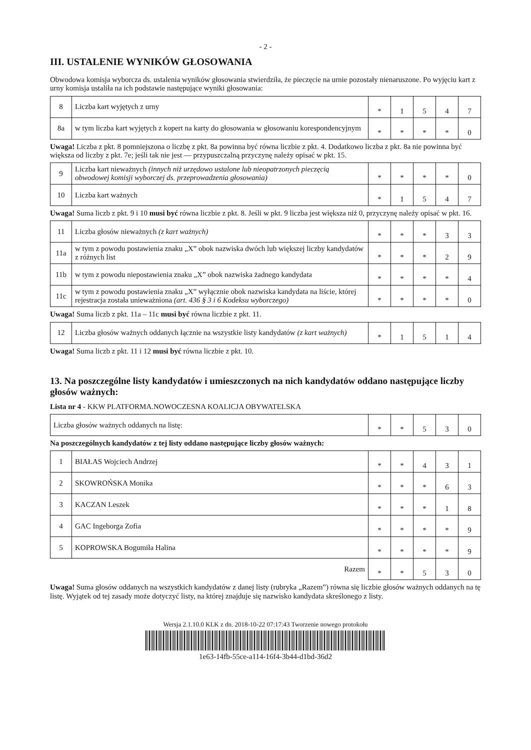- 2 -
III. USTALENIE WYNIKÓW GŁOSOWANIA
Obwodowa komisja wyborcza ds. ustalenia wyników głosowania stwierdziła, że pieczęcie na urnie pozostały nienaruszone. Po wyjęciu kart z urny komisja ustaliła na ich podstawie następujące wyniki głosowania:
| 8 | Liczba kart wyjętych z urny | * | 1 | 5 | 4 | 7 |
| 8a | w tym liczba kart wyjętych z kopert na karty do głosowania w głosowaniu korespondencyjnym | * | * | * | * | 0 |
Uwaga! Liczba z pkt. 8 pomniejszona o liczbę z pkt. 8a powinna być równa liczbie z pkt. 4. Dodatkowo liczba z pkt. 8a nie powinna być większa od liczby z pkt. 7e; jeśli tak nie jest — przypuszczalną przyczynę należy opisać w pkt. 15.
| 9 | Liczba kart nieważnych (innych niż urzędowo ustalone lub nieopatrzonych pieczęcią obwodowej komisji wyborczej ds. przeprowadzenia głosowania) | * | * | * | * | 0 |
| 10 | Liczba kart ważnych | * | 1 | 5 | 4 | 7 |
Uwaga! Suma liczb z pkt. 9 i 10 musi być równa liczbie z pkt. 8. Jeśli w pkt. 9 liczba jest większa niż 0, przyczynę należy opisać w pkt. 16.
| 11 | Liczba głosów nieważnych (z kart ważnych) | * | * | * | 3 | 3 |
| 11a | w tym z powodu postawienia znaku „X” obok nazwiska dwóch lub większej liczby kandydatów z różnych list | * | * | * | 2 | 9 |
| 11b | w tym z powodu niepostawienia znaku „X” obok nazwiska żadnego kandydata | * | * | * | * | 4 |
| 11c | w tym z powodu postawienia znaku „X” wyłącznie obok nazwiska kandydata na liście, której rejestracja została unieważniona (art. 436 § 3 i 6 Kodeksu wyborczego) | * | * | * | * | 0 |
Uwaga! Suma liczb z pkt. 11a – 11c musi być równa liczbie z pkt. 11.
| 12 | Liczba głosów ważnych oddanych łącznie na wszystkie listy kandydatów (z kart ważnych) | * | 1 | 5 | 1 | 4 |
Uwaga! Suma liczb z pkt. 11 i 12 musi być równa liczbie z pkt. 10.
13. Na poszczególne listy kandydatów i umieszczonych na nich kandydatów oddano następujące liczby głosów ważnych:
Lista nr 4 - KKW PLATFORMA.NOWOCZESNA KOALICJA OBYWATELSKA
| Liczba głosów ważnych oddanych na listę: | * | * | 5 | 3 | 0 |
Na poszczególnych kandydatów z tej listy oddano następujące liczby głosów ważnych:
| 1 | BIAŁAS Wojciech Andrzej | * | * | 4 | 3 | 1 |
| 2 | SKOWROŃSKA Monika | * | * | * | 6 | 3 |
| 3 | KACZAN Leszek | * | * | * | 1 | 8 |
| 4 | GAC Ingeborga Zofia | * | * | * | * | 9 |
| 5 | KOPROWSKA Bogumiła Halina | * | * | * | * | 9 |
| Razem | | * | * | 5 | 3 | 0 |
Uwaga! Suma głosów oddanych na wszystkich kandydatów z danej listy (rubryka „Razem”) równa się liczbie głosów ważnych oddanych na tę listę. Wyjątek od tej zasady może dotyczyć listy, na której znajduje się nazwisko kandydata skreślonego z listy.
Wersja 2.1.10.0 KLK z dn. 2018-10-22 07:17:43 Tworzenie nowego protokołu
1e63-14fb-55ce-a114-16f4-3b44-d1bd-36d2